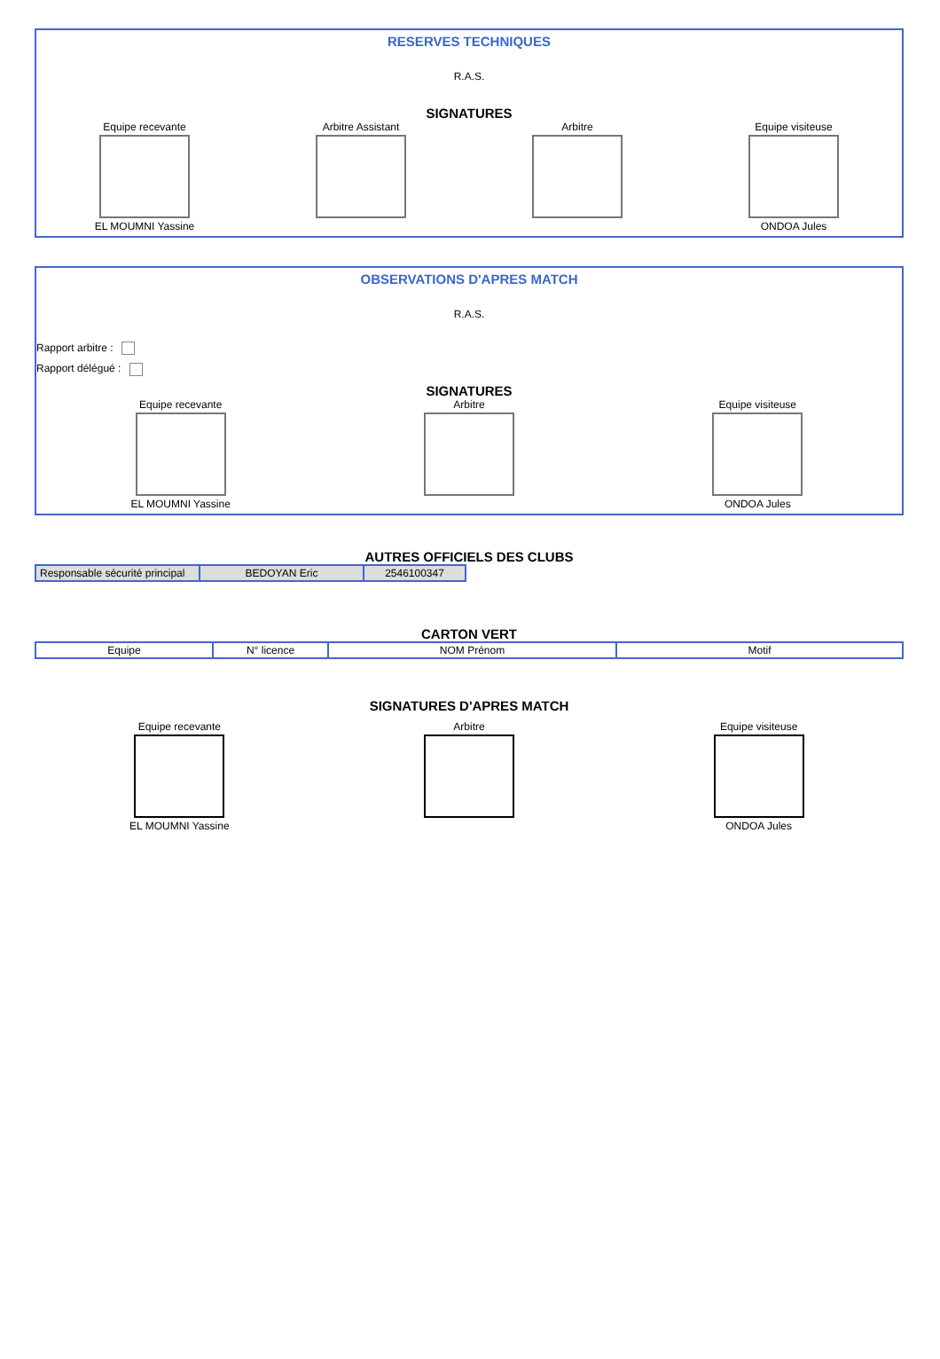RESERVES TECHNIQUES
R.A.S.
SIGNATURES
Equipe recevante
EL MOUMNI Yassine
Arbitre Assistant Arbitre Equipe visiteuse
ONDOA Jules
OBSERVATIONS D'APRES MATCH
R.A.S.
Rapport arbitre :
Rapport délégué :
SIGNATURES
Equipe recevante
EL MOUMNI Yassine
Arbitre Equipe visiteuse
ONDOA Jules
AUTRES OFFICIELS DES CLUBS
| Responsable sécurité principal | BEDOYAN Eric | 2546100347 |
CARTON VERT
| Equipe | N° licence | NOM Prénom | Motif |
SIGNATURES D'APRES MATCH
Equipe recevante
EL MOUMNI Yassine
Arbitre Equipe visiteuse
ONDOA Jules